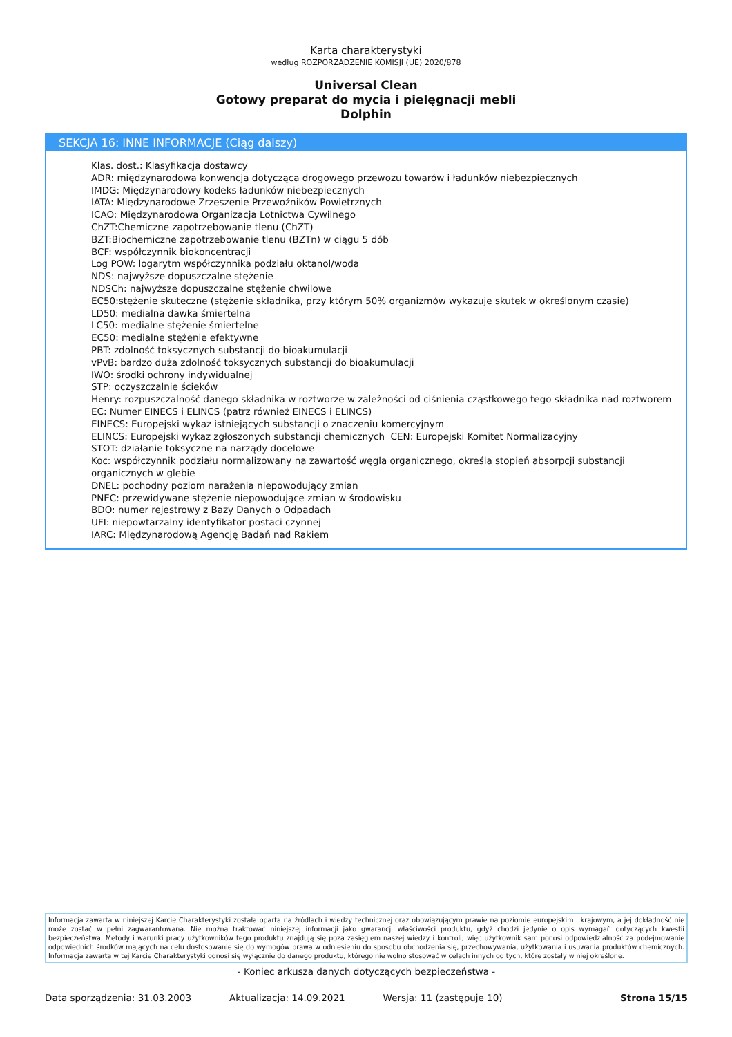Karta charakterystyki
według ROZPORZĄDZENIE KOMISJI (UE) 2020/878
Universal Clean
Gotowy preparat do mycia i pielęgnacji mebli
Dolphin
SEKCJA 16: INNE INFORMACJE (Ciąg dalszy)
Klas. dost.: Klasyfikacja dostawcy
ADR: międzynarodowa konwencja dotycząca drogowego przewozu towarów i ładunków niebezpiecznych
IMDG: Międzynarodowy kodeks ładunków niebezpiecznych
IATA: Międzynarodowe Zrzeszenie Przewoźników Powietrznych
ICAO: Międzynarodowa Organizacja Lotnictwa Cywilnego
ChZT:Chemiczne zapotrzebowanie tlenu (ChZT)
BZT:Biochemiczne zapotrzebowanie tlenu (BZTn) w ciągu 5 dób
BCF: współczynnik biokoncentracji
Log POW: logarytm współczynnika podziału oktanol/woda
NDS: najwyższe dopuszczalne stężenie
NDSCh: najwyższe dopuszczalne stężenie chwilowe
EC50:stężenie skuteczne (stężenie składnika, przy którym 50% organizmów wykazuje skutek w określonym czasie)
LD50: medialna dawka śmiertelna
LC50: medialne stężenie śmiertelne
EC50: medialne stężenie efektywne
PBT: zdolność toksycznych substancji do bioakumulacji
vPvB: bardzo duża zdolność toksycznych substancji do bioakumulacji
IWO: środki ochrony indywidualnej
STP: oczyszczalnie ścieków
Henry: rozpuszczalność danego składnika w roztworze w zależności od ciśnienia cząstkowego tego składnika nad roztworem
EC: Numer EINECS i ELINCS (patrz również EINECS i ELINCS)
EINECS: Europejski wykaz istniejących substancji o znaczeniu komercyjnym
ELINCS: Europejski wykaz zgłoszonych substancji chemicznych CEN: Europejski Komitet Normalizacyjny
STOT: działanie toksyczne na narządy docelowe
Koc: współczynnik podziału normalizowany na zawartość węgla organicznego, określa stopień absorpcji substancji organicznych w glebie
DNEL: pochodny poziom narażenia niepowodujący zmian
PNEC: przewidywane stężenie niepowodujące zmian w środowisku
BDO: numer rejestrowy z Bazy Danych o Odpadach
UFI: niepowtarzalny identyfikator postaci czynnej
IARC: Międzynarodową Agencję Badań nad Rakiem
Informacja zawarta w niniejszej Karcie Charakterystyki została oparta na źródłach i wiedzy technicznej oraz obowiązującym prawie na poziomie europejskim i krajowym, a jej dokładność nie może zostać w pełni zagwarantowana. Nie można traktować niniejszej informacji jako gwarancji właściwości produktu, gdyż chodzi jedynie o opis wymagań dotyczących kwestii bezpieczeństwa. Metody i warunki pracy użytkowników tego produktu znajdują się poza zasięgiem naszej wiedzy i kontroli, więc użytkownik sam ponosi odpowiedzialność za podejmowanie odpowiednich środków mających na celu dostosowanie się do wymogów prawa w odniesieniu do sposobu obchodzenia się, przechowywania, użytkowania i usuwania produktów chemicznych. Informacja zawarta w tej Karcie Charakterystyki odnosi się wyłącznie do danego produktu, którego nie wolno stosować w celach innych od tych, które zostały w niej określone.
- Koniec arkusza danych dotyczących bezpieczeństwa -
Data sporządzenia: 31.03.2003 Aktualizacja: 14.09.2021 Wersja: 11 (zastępuje 10) Strona 15/15